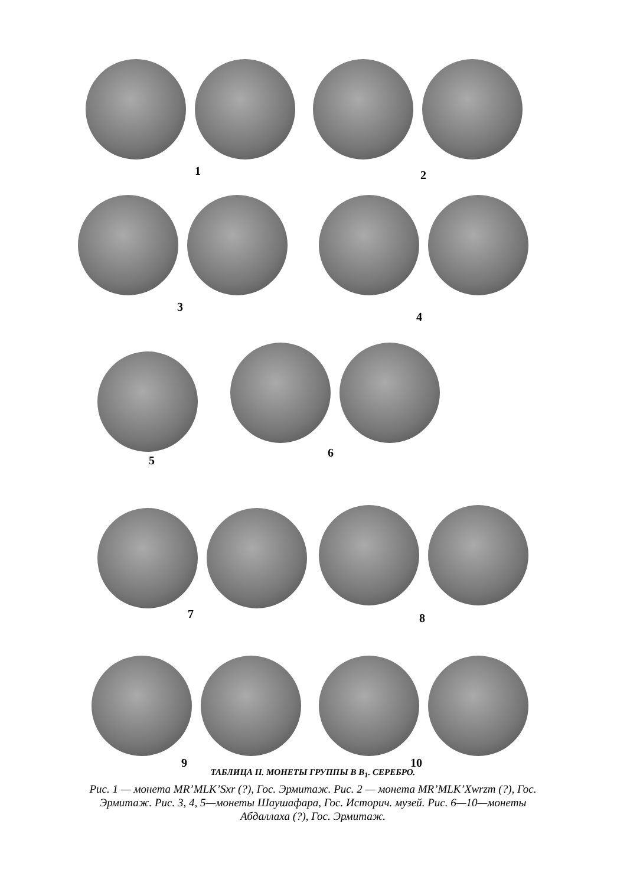1 2
3
4
5
6
7 8
9 10
ТАБЛИЦА II. МОНЕТЫ ГРУППЫ В В<sub>1</sub>. СЕРЕБРО.
Рис. 1 — монета MR’MLK’Sxr (?), Гос. Эрмитаж. Рис. 2 — монета MR’MLK’Xwrzm (?), Гос. Эрмитаж. Рис. 3, 4, 5—монеты Шаушафара, Гос. Историч. музей. Рис. 6—10—монеты Абдаллаха (?), Гос. Эрмитаж.